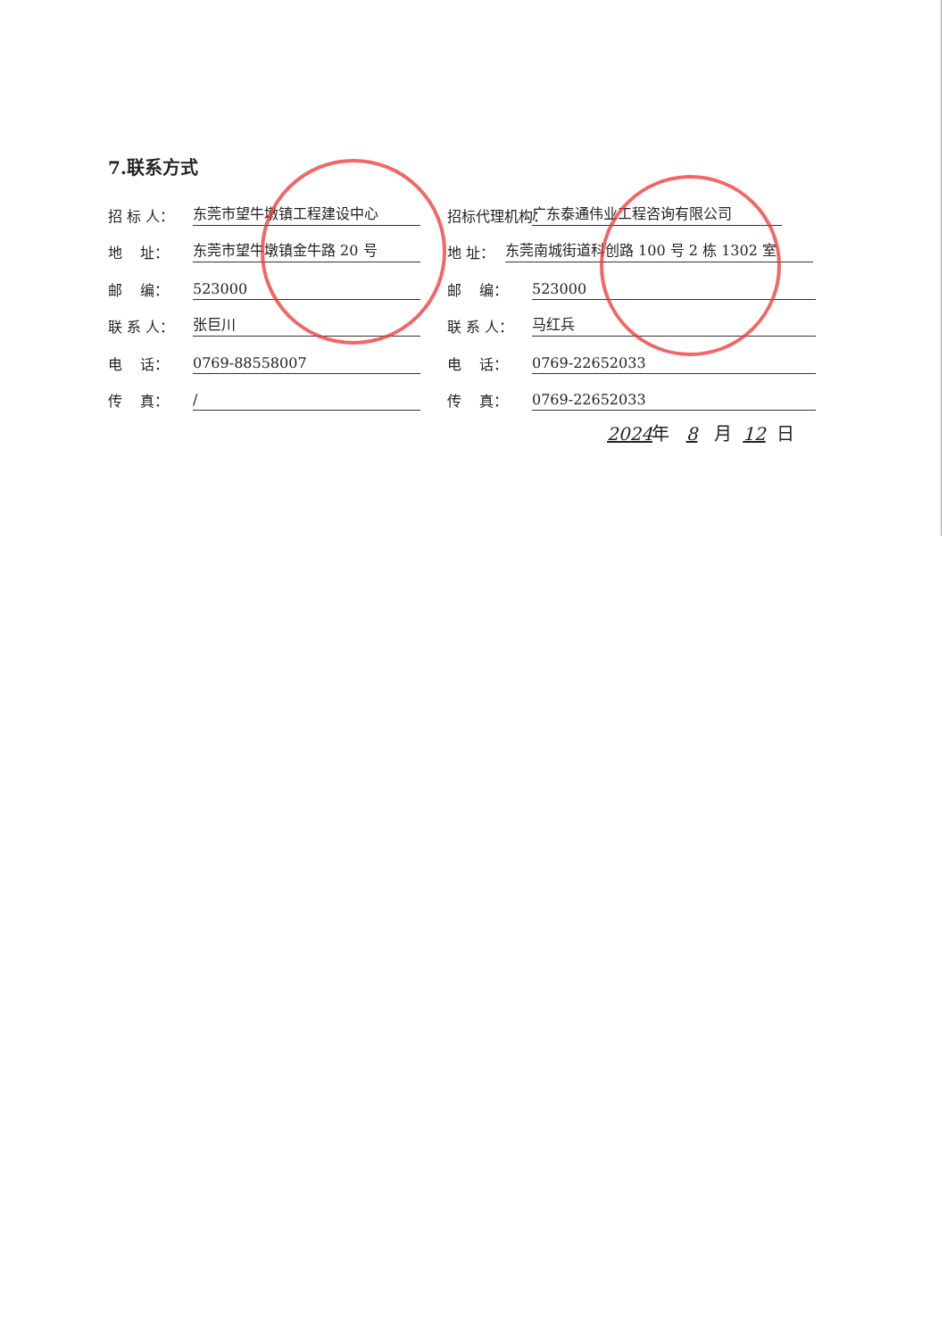7.联系方式
招 标 人： 东莞市望牛墩镇工程建设中心
地 址： 东莞市望牛墩镇金牛路 20 号
邮 编： 523000
联 系 人： 张巨川
电 话： 0769-88558007
传 真： /
招标代理机构： 广东泰通伟业工程咨询有限公司
地 址： 东莞南城街道科创路 100 号 2 栋 1302 室
邮 编： 523000
联 系 人： 马红兵
电 话： 0769-22652033
传 真： 0769-22652033
2024 年 8 月 12 日